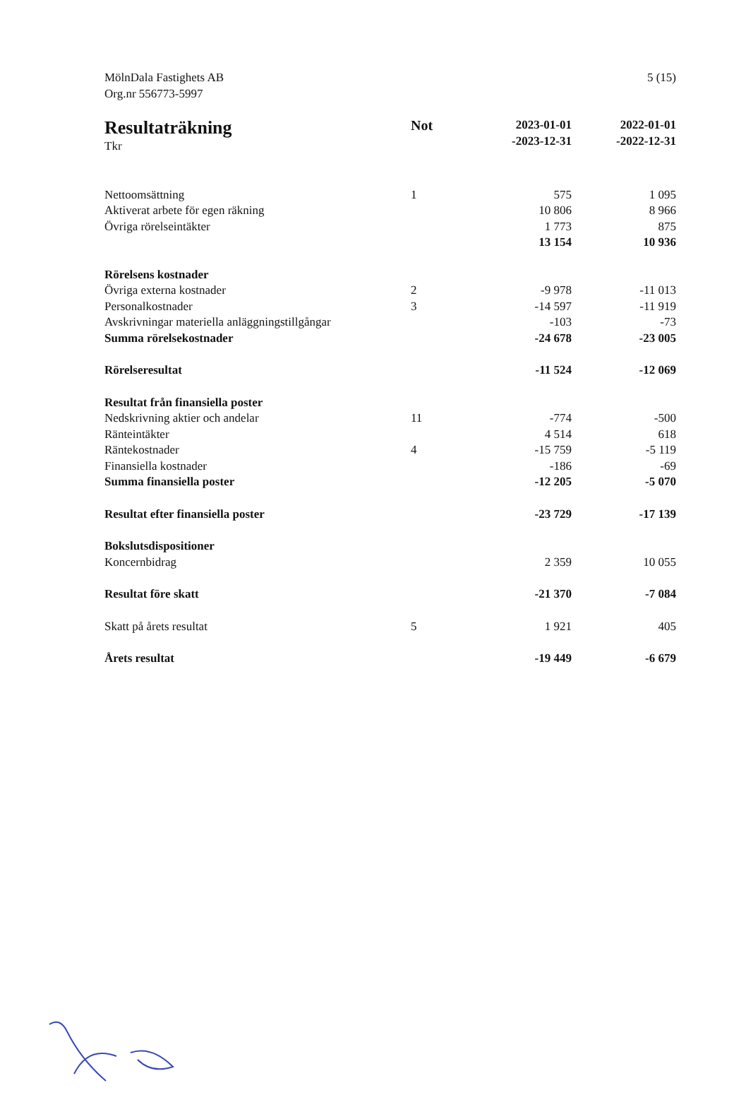MölnDala Fastighets AB
Org.nr 556773-5997
5 (15)
| Resultaträkning Tkr | Not | 2023-01-01 -2023-12-31 | 2022-01-01 -2022-12-31 |
| Nettoomsättning | 1 | 575 | 1 095 |
| Aktiverat arbete för egen räkning | | 10 806 | 8 966 |
| Övriga rörelseintäkter | | 1 773 | 875 |
| | | 13 154 | 10 936 |
| Rörelsens kostnader | | | |
| Övriga externa kostnader | 2 | -9 978 | -11 013 |
| Personalkostnader | 3 | -14 597 | -11 919 |
| Avskrivningar materiella anläggningstillgångar | | -103 | -73 |
| Summa rörelsekostnader | | -24 678 | -23 005 |
| Rörelseresultat | | -11 524 | -12 069 |
| Resultat från finansiella poster | | | |
| Nedskrivning aktier och andelar | 11 | -774 | -500 |
| Ränteintäkter | | 4 514 | 618 |
| Räntekostnader | 4 | -15 759 | -5 119 |
| Finansiella kostnader | | -186 | -69 |
| Summa finansiella poster | | -12 205 | -5 070 |
| Resultat efter finansiella poster | | -23 729 | -17 139 |
| Bokslutsdispositioner | | | |
| Koncernbidrag | | 2 359 | 10 055 |
| Resultat före skatt | | -21 370 | -7 084 |
| Skatt på årets resultat | 5 | 1 921 | 405 |
| Årets resultat | | -19 449 | -6 679 |